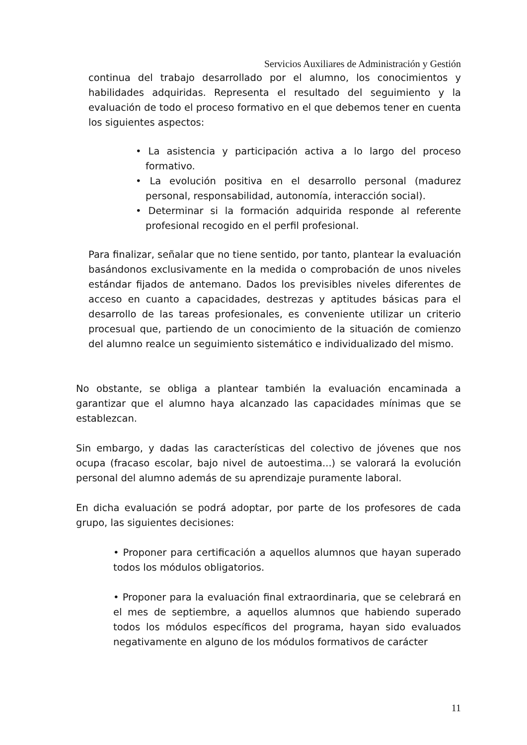Servicios Auxiliares de Administración y Gestión
continua del trabajo desarrollado por el alumno, los conocimientos y habilidades adquiridas. Representa el resultado del seguimiento y la evaluación de todo el proceso formativo en el que debemos tener en cuenta los siguientes aspectos:
• La asistencia y participación activa a lo largo del proceso formativo.
• La evolución positiva en el desarrollo personal (madurez personal, responsabilidad, autonomía, interacción social).
• Determinar si la formación adquirida responde al referente profesional recogido en el perfil profesional.
Para finalizar, señalar que no tiene sentido, por tanto, plantear la evaluación basándonos exclusivamente en la medida o comprobación de unos niveles estándar fijados de antemano. Dados los previsibles niveles diferentes de acceso en cuanto a capacidades, destrezas y aptitudes básicas para el desarrollo de las tareas profesionales, es conveniente utilizar un criterio procesual que, partiendo de un conocimiento de la situación de comienzo del alumno realce un seguimiento sistemático e individualizado del mismo.
No obstante, se obliga a plantear también la evaluación encaminada a garantizar que el alumno haya alcanzado las capacidades mínimas que se establezcan.
Sin embargo, y dadas las características del colectivo de jóvenes que nos ocupa (fracaso escolar, bajo nivel de autoestima...) se valorará la evolución personal del alumno además de su aprendizaje puramente laboral.
En dicha evaluación se podrá adoptar, por parte de los profesores de cada grupo, las siguientes decisiones:
• Proponer para certificación a aquellos alumnos que hayan superado todos los módulos obligatorios.
• Proponer para la evaluación final extraordinaria, que se celebrará en el mes de septiembre, a aquellos alumnos que habiendo superado todos los módulos específicos del programa, hayan sido evaluados negativamente en alguno de los módulos formativos de carácter
11